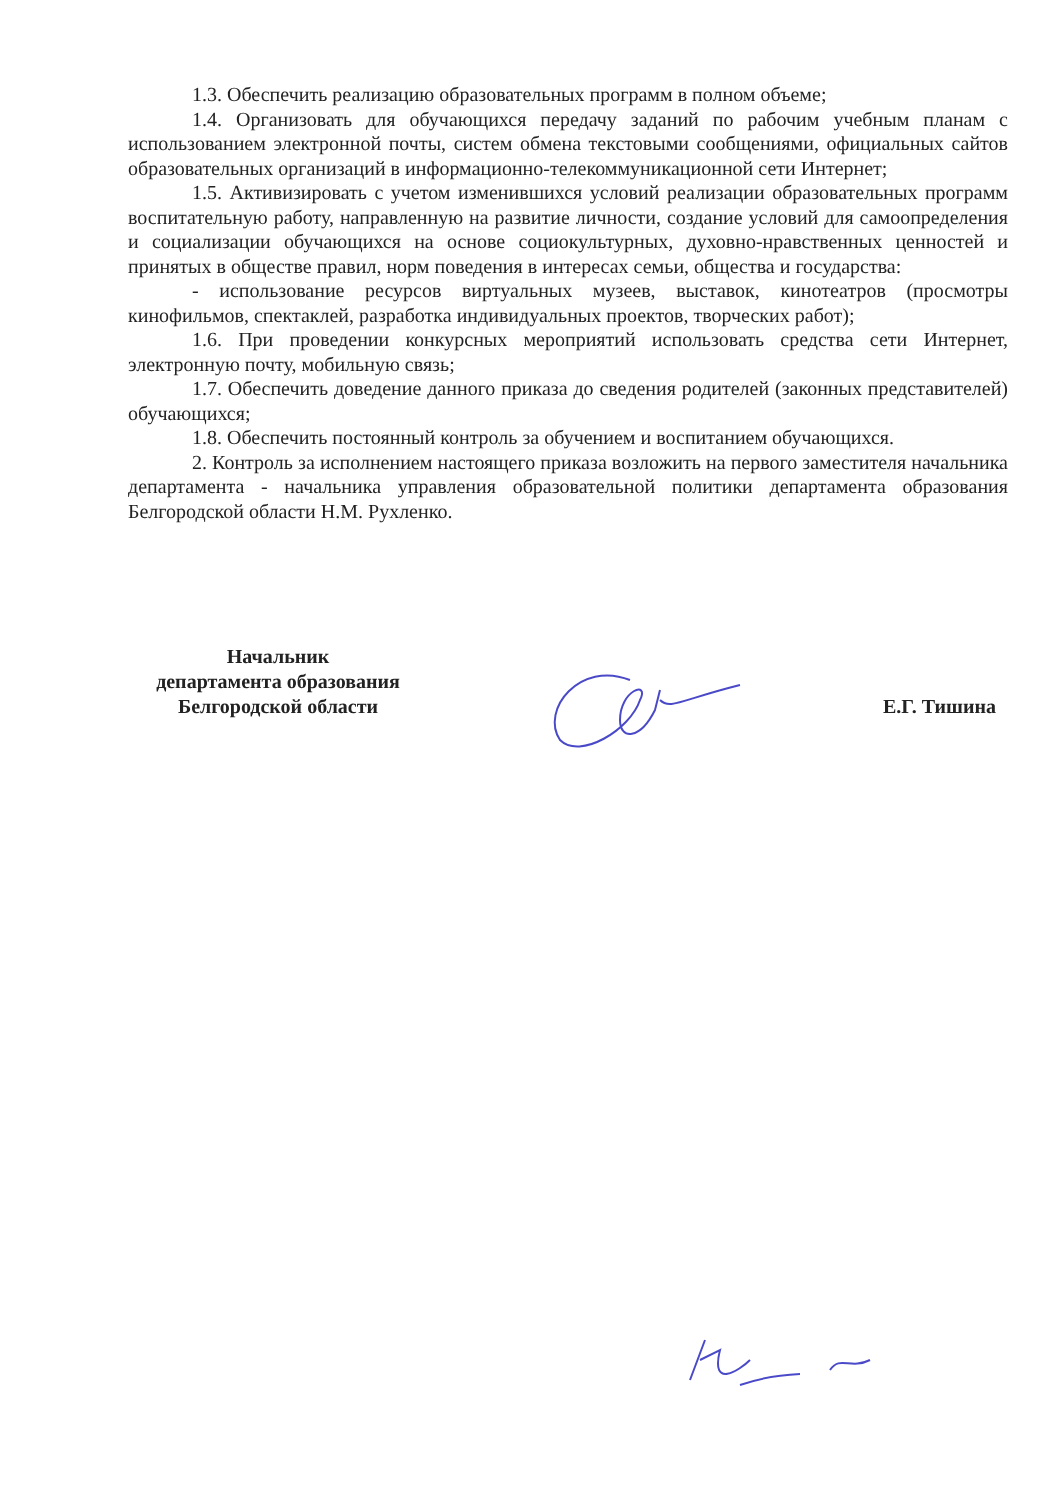1.3. Обеспечить реализацию образовательных программ в полном объеме;
1.4. Организовать для обучающихся передачу заданий по рабочим учебным планам с использованием электронной почты, систем обмена текстовыми сообщениями, официальных сайтов образовательных организаций в информационно-телекоммуникационной сети Интернет;
1.5. Активизировать с учетом изменившихся условий реализации образовательных программ воспитательную работу, направленную на развитие личности, создание условий для самоопределения и социализации обучающихся на основе социокультурных, духовно-нравственных ценностей и принятых в обществе правил, норм поведения в интересах семьи, общества и государства:
- использование ресурсов виртуальных музеев, выставок, кинотеатров (просмотры кинофильмов, спектаклей, разработка индивидуальных проектов, творческих работ);
1.6. При проведении конкурсных мероприятий использовать средства сети Интернет, электронную почту, мобильную связь;
1.7. Обеспечить доведение данного приказа до сведения родителей (законных представителей) обучающихся;
1.8. Обеспечить постоянный контроль за обучением и воспитанием обучающихся.
2. Контроль за исполнением настоящего приказа возложить на первого заместителя начальника департамента - начальника управления образовательной политики департамента образования Белгородской области Н.М. Рухленко.
Начальник
департамента образования
Белгородской области
Е.Г. Тишина